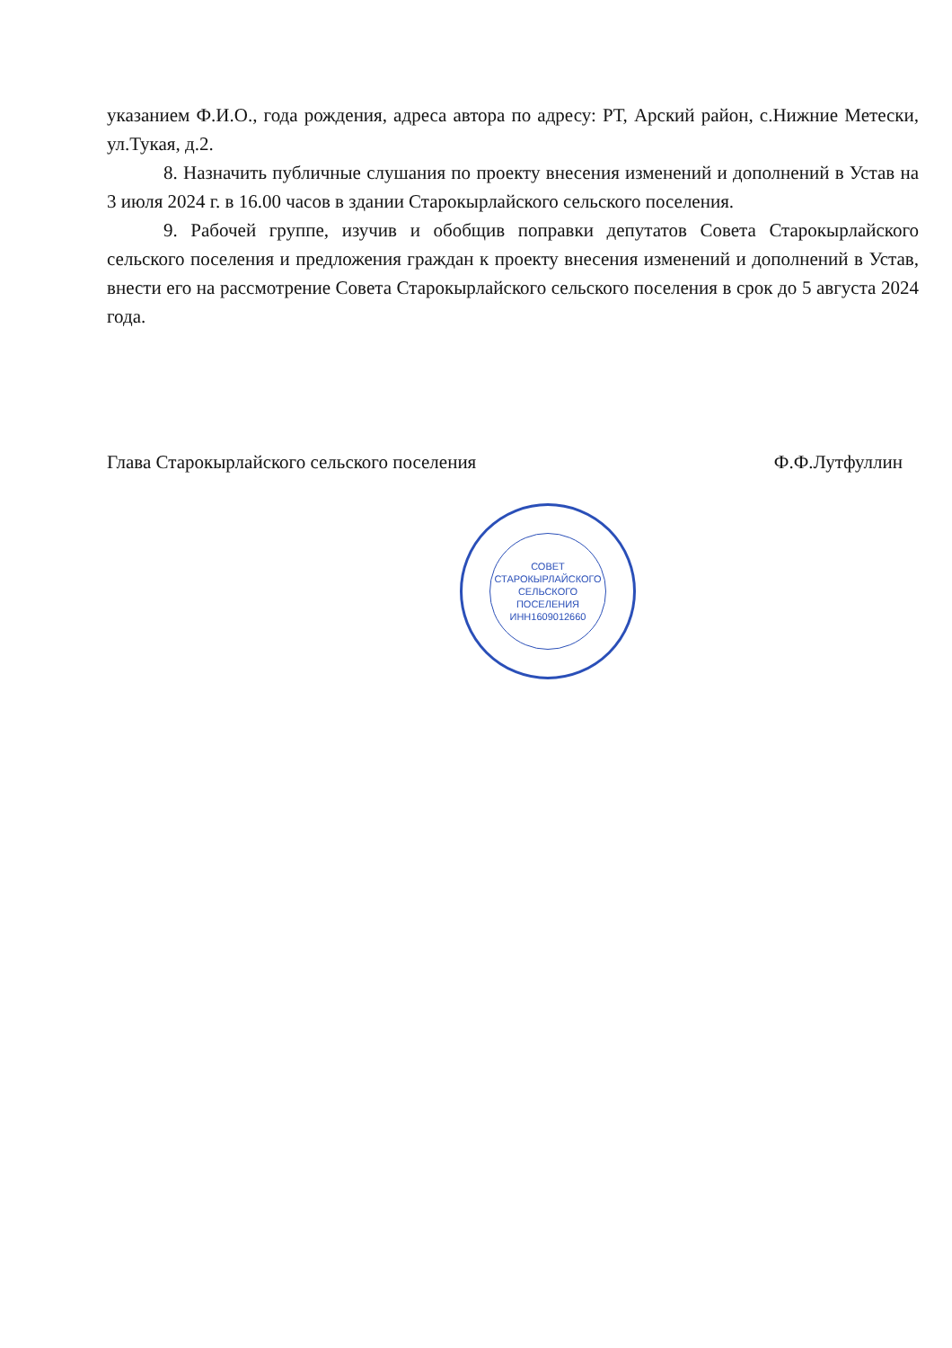указанием Ф.И.О., года рождения, адреса автора по адресу: РТ, Арский район, с.Нижние Метески, ул.Тукая, д.2.
8. Назначить публичные слушания по проекту внесения изменений и дополнений в Устав на 3 июля 2024 г. в 16.00 часов в здании Старокырлайского сельского поселения.
9. Рабочей группе, изучив и обобщив поправки депутатов Совета Старокырлайского сельского поселения и предложения граждан к проекту внесения изменений и дополнений в Устав, внести его на рассмотрение Совета Старокырлайского сельского поселения в срок до 5 августа 2024 года.
Глава Старокырлайского сельского поселения Ф.Ф.Лутфуллин
СОВЕТ
СТАРОКЫРЛАЙСКОГО
СЕЛЬСКОГО
ПОСЕЛЕНИЯ
ИНН1609012660